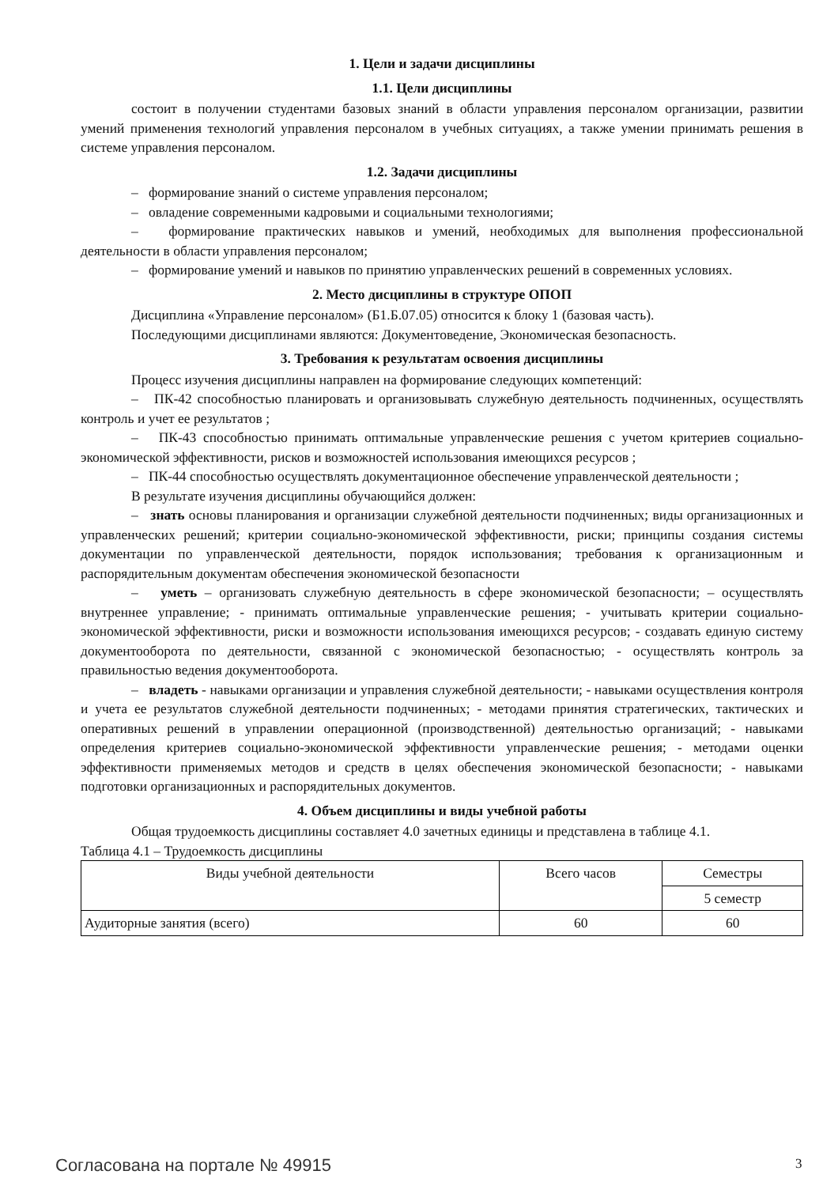1. Цели и задачи дисциплины
1.1. Цели дисциплины
состоит в получении студентами базовых знаний в области управления персоналом организации, развитии умений применения технологий управления персоналом в учебных ситуациях, а также умении принимать решения в системе управления персоналом.
1.2. Задачи дисциплины
– формирование знаний о системе управления персоналом;
– овладение современными кадровыми и социальными технологиями;
– формирование практических навыков и умений, необходимых для выполнения профессиональной деятельности в области управления персоналом;
– формирование умений и навыков по принятию управленческих решений в современных условиях.
2. Место дисциплины в структуре ОПОП
Дисциплина «Управление персоналом» (Б1.Б.07.05) относится к блоку 1 (базовая часть).
Последующими дисциплинами являются: Документоведение, Экономическая безопасность.
3. Требования к результатам освоения дисциплины
Процесс изучения дисциплины направлен на формирование следующих компетенций:
– ПК-42 способностью планировать и организовывать служебную деятельность подчиненных, осуществлять контроль и учет ее результатов ;
– ПК-43 способностью принимать оптимальные управленческие решения с учетом критериев социально-экономической эффективности, рисков и возможностей использования имеющихся ресурсов ;
– ПК-44 способностью осуществлять документационное обеспечение управленческой деятельности ;
В результате изучения дисциплины обучающийся должен:
– знать основы планирования и организации служебной деятельности подчиненных; виды организационных и управленческих решений; критерии социально-экономической эффективности, риски; принципы создания системы документации по управленческой деятельности, порядок использования; требования к организационным и распорядительным документам обеспечения экономической безопасности
– уметь – организовать служебную деятельность в сфере экономической безопасности; – осуществлять внутреннее управление; - принимать оптимальные управленческие решения; - учитывать критерии социально-экономической эффективности, риски и возможности использования имеющихся ресурсов; - создавать единую систему документооборота по деятельности, связанной с экономической безопасностью; - осуществлять контроль за правильностью ведения документооборота.
– владеть - навыками организации и управления служебной деятельности; - навыками осуществления контроля и учета ее результатов служебной деятельности подчиненных; - методами принятия стратегических, тактических и оперативных решений в управлении операционной (производственной) деятельностью организаций; - навыками определения критериев социально-экономической эффективности управленческие решения; - методами оценки эффективности применяемых методов и средств в целях обеспечения экономической безопасности; - навыками подготовки организационных и распорядительных документов.
4. Объем дисциплины и виды учебной работы
Общая трудоемкость дисциплины составляет 4.0 зачетных единицы и представлена в таблице 4.1.
Таблица 4.1 – Трудоемкость дисциплины
| Виды учебной деятельности | Всего часов | Семестры |
| --- | --- | --- |
| | | 5 семестр |
| Аудиторные занятия (всего) | 60 | 60 |
Согласована на портале № 49915 3